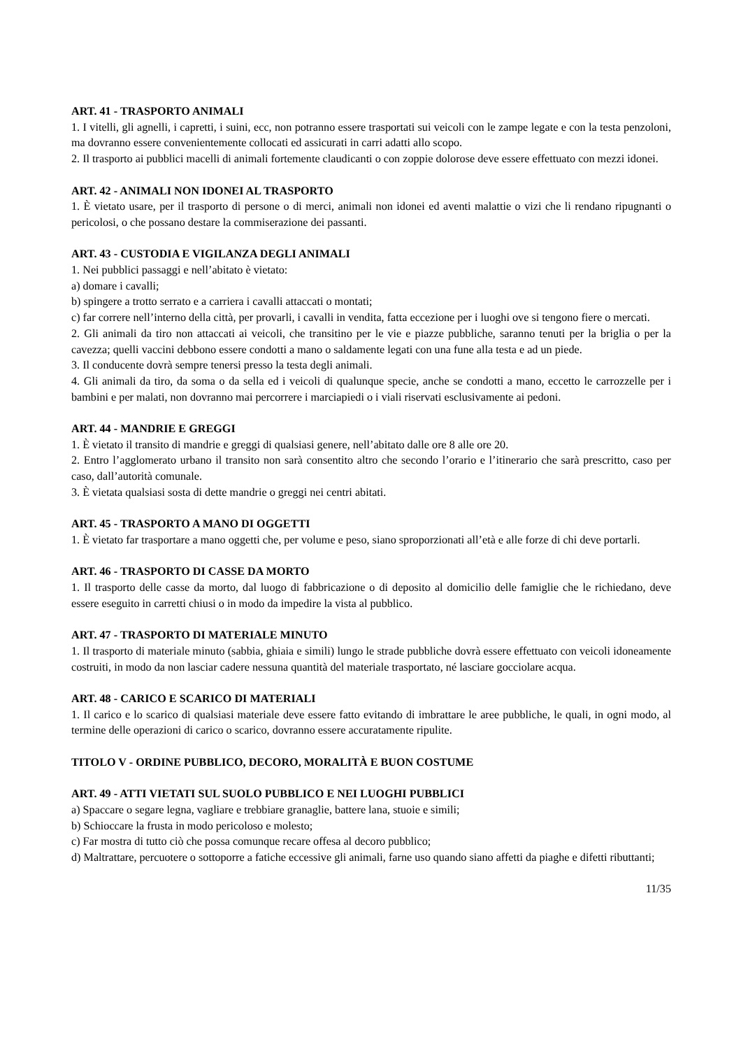ART. 41 - TRASPORTO ANIMALI
1. I vitelli, gli agnelli, i capretti, i suini, ecc, non potranno essere trasportati sui veicoli con le zampe legate e con la testa penzoloni, ma dovranno essere convenientemente collocati ed assicurati in carri adatti allo scopo.
2. Il trasporto ai pubblici macelli di animali fortemente claudicanti o con zoppie dolorose deve essere effettuato con mezzi idonei.
ART. 42 - ANIMALI NON IDONEI AL TRASPORTO
1. È vietato usare, per il trasporto di persone o di merci, animali non idonei ed aventi malattie o vizi che li rendano ripugnanti o pericolosi, o che possano destare la commiserazione dei passanti.
ART. 43 - CUSTODIA E VIGILANZA DEGLI ANIMALI
1. Nei pubblici passaggi e nell’abitato è vietato:
a) domare i cavalli;
b) spingere a trotto serrato e a carriera i cavalli attaccati o montati;
c) far correre nell’interno della città, per provarli, i cavalli in vendita, fatta eccezione per i luoghi ove si tengono fiere o mercati.
2. Gli animali da tiro non attaccati ai veicoli, che transitino per le vie e piazze pubbliche, saranno tenuti per la briglia o per la cavezza; quelli vaccini debbono essere condotti a mano o saldamente legati con una fune alla testa e ad un piede.
3. Il conducente dovrà sempre tenersi presso la testa degli animali.
4. Gli animali da tiro, da soma o da sella ed i veicoli di qualunque specie, anche se condotti a mano, eccetto le carrozzelle per i bambini e per malati, non dovranno mai percorrere i marciapiedi o i viali riservati esclusivamente ai pedoni.
ART. 44 - MANDRIE E GREGGI
1. È vietato il transito di mandrie e greggi di qualsiasi genere, nell’abitato dalle ore 8 alle ore 20.
2. Entro l’agglomerato urbano il transito non sarà consentito altro che secondo l’orario e l’itinerario che sarà prescritto, caso per caso, dall’autorità comunale.
3. È vietata qualsiasi sosta di dette mandrie o greggi nei centri abitati.
ART. 45 - TRASPORTO A MANO DI OGGETTI
1. È vietato far trasportare a mano oggetti che, per volume e peso, siano sproporzionati all’età e alle forze di chi deve portarli.
ART. 46 - TRASPORTO DI CASSE DA MORTO
1. Il trasporto delle casse da morto, dal luogo di fabbricazione o di deposito al domicilio delle famiglie che le richiedano, deve essere eseguito in carretti chiusi o in modo da impedire la vista al pubblico.
ART. 47 - TRASPORTO DI MATERIALE MINUTO
1. Il trasporto di materiale minuto (sabbia, ghiaia e simili) lungo le strade pubbliche dovrà essere effettuato con veicoli idoneamente costruiti, in modo da non lasciar cadere nessuna quantità del materiale trasportato, né lasciare gocciolare acqua.
ART. 48 - CARICO E SCARICO DI MATERIALI
1. Il carico e lo scarico di qualsiasi materiale deve essere fatto evitando di imbrattare le aree pubbliche, le quali, in ogni modo, al termine delle operazioni di carico o scarico, dovranno essere accuratamente ripulite.
TITOLO V - ORDINE PUBBLICO, DECORO, MORALITÀ E BUON COSTUME
ART. 49 - ATTI VIETATI SUL SUOLO PUBBLICO E NEI LUOGHI PUBBLICI
a) Spaccare o segare legna, vagliare e trebbiare granaglie, battere lana, stuoie e simili;
b) Schioccare la frusta in modo pericoloso e molesto;
c) Far mostra di tutto ciò che possa comunque recare offesa al decoro pubblico;
d) Maltrattare, percuotere o sottoporre a fatiche eccessive gli animali, farne uso quando siano affetti da piaghe e difetti ributtanti;
11/35